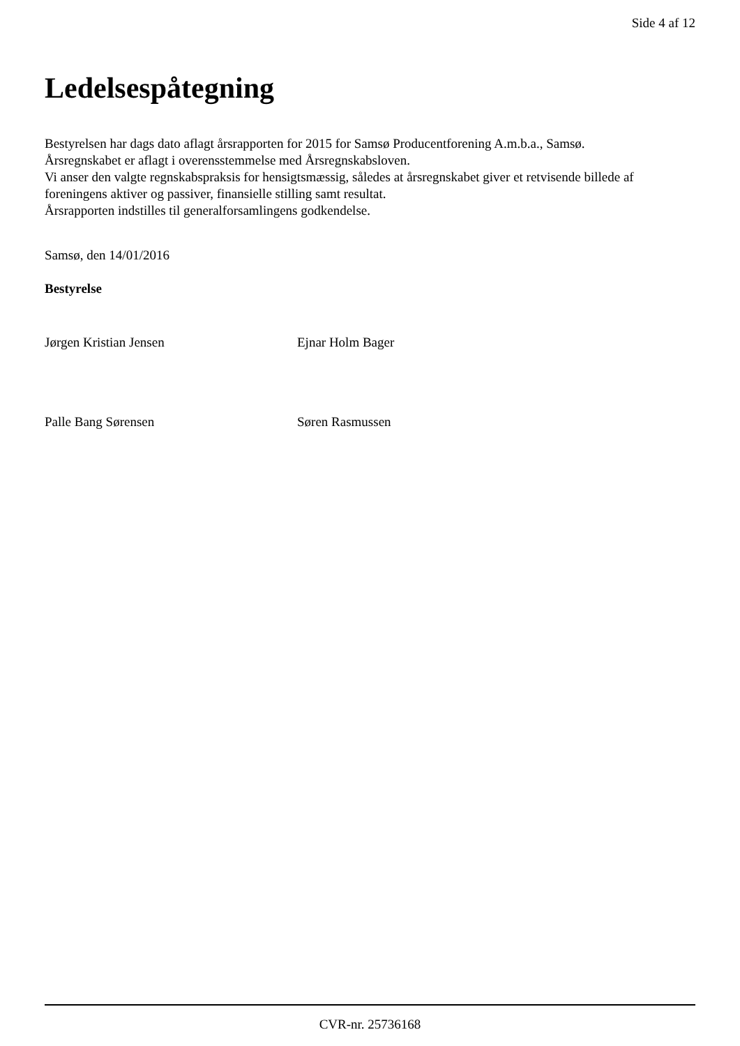Side 4 af 12
Ledelsespåtegning
Bestyrelsen har dags dato aflagt årsrapporten for 2015 for Samsø Producentforening A.m.b.a., Samsø.
Årsregnskabet er aflagt i overensstemmelse med Årsregnskabsloven.
Vi anser den valgte regnskabspraksis for hensigtsmæssig, således at årsregnskabet giver et retvisende billede af foreningens aktiver og passiver, finansielle stilling samt resultat.
Årsrapporten indstilles til generalforsamlingens godkendelse.
Samsø, den 14/01/2016
Bestyrelse
Jørgen Kristian Jensen Ejnar Holm Bager
Palle Bang Sørensen Søren Rasmussen
CVR-nr. 25736168